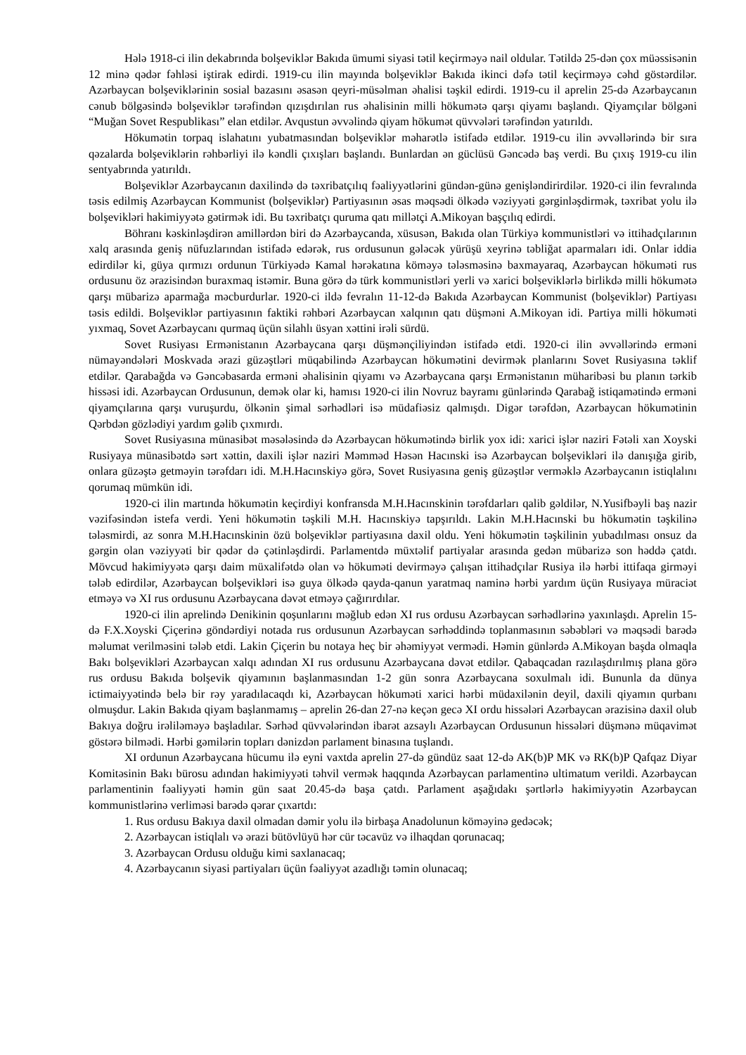Hələ 1918-ci ilin dekabrında bolşeviklər Bakıda ümumi siyasi tətil keçirməyə nail oldular. Tətildə 25-dən çox müəssisənin 12 minə qədər fəhləsi iştirak edirdi. 1919-cu ilin mayında bolşeviklər Bakıda ikinci dəfə tətil keçirməyə cəhd göstərdilər. Azərbaycan bolşeviklərinin sosial bazasını əsasən qeyri-müsəlman əhalisi təşkil edirdi. 1919-cu il aprelin 25-də Azərbaycanın cənub bölgəsində bolşeviklər tərəfindən qızışdırılan rus əhalisinin milli hökumətə qarşı qiyamı başlandı. Qiyamçılar bölgəni “Muğan Sovet Respublikası” elan etdilər. Avqustun əvvəlində qiyam hökumət qüvvələri tərəfindən yatırıldı.
Hökumətin torpaq islahatını yubatmasından bolşeviklər məharətlə istifadə etdilər. 1919-cu ilin əvvəllərində bir sıra qəzalarda bolşeviklərin rəhbərliyi ilə kəndli çıxışları başlandı. Bunlardan ən güclüsü Gəncədə baş verdi. Bu çıxış 1919-cu ilin sentyabrında yatırıldı.
Bolşeviklər Azərbaycanın daxilində də təxribatçılıq fəaliyyətlərini gündən-günə genişləndirirdilər. 1920-ci ilin fevralında təsis edilmiş Azərbaycan Kommunist (bolşeviklər) Partiyasının əsas məqsədi ölkədə vəziyyəti gərginləşdirmək, təxribat yolu ilə bolşevikləri hakimiyyətə gətirmək idi. Bu təxribatçı quruma qatı millətçi A.Mikoyan başçılıq edirdi.
Böhranı kəskinləşdirən amillərdən biri də Azərbaycanda, xüsusən, Bakıda olan Türkiyə kommunistləri və ittihadçılarının xalq arasında geniş nüfuzlarından istifadə edərək, rus ordusunun gələcək yürüşü xeyrinə təbliğat aparmaları idi. Onlar iddia edirdilər ki, güya qırmızı ordunun Türkiyədə Kamal hərəkatına köməyə tələsməsinə baxmayaraq, Azərbaycan hökuməti rus ordusunu öz ərazisindən buraxmaq istəmir. Buna görə də türk kommunistləri yerli və xarici bolşeviklərlə birlikdə milli hökumətə qarşı mübarizə aparmağa məcburdurlar. 1920-ci ildə fevralın 11-12-də Bakıda Azərbaycan Kommunist (bolşeviklər) Partiyası təsis edildi. Bolşeviklər partiyasının faktiki rəhbəri Azərbaycan xalqının qatı düşməni A.Mikoyan idi. Partiya milli hökuməti yıxmaq, Sovet Azərbaycanı qurmaq üçün silahlı üsyan xəttini irəli sürdü.
Sovet Rusiyası Ermənistanın Azərbaycana qarşı düşmənçiliyindən istifadə etdi. 1920-ci ilin əvvəllərində erməni nümayəndələri Moskvada ərazi güzəştləri müqabilində Azərbaycan hökumətini devirmək planlarını Sovet Rusiyasına təklif etdilər. Qarabağda və Gəncəbasarda erməni əhalisinin qiyamı və Azərbaycana qarşı Ermənistanın müharibəsi bu planın tərkib hissəsi idi. Azərbaycan Ordusunun, demək olar ki, hamısı 1920-ci ilin Novruz bayramı günlərində Qarabağ istiqamətində erməni qiyamçılarına qarşı vuruşurdu, ölkənin şimal sərhədləri isə müdafiəsiz qalmışdı. Digər tərəfdən, Azərbaycan hökumətinin Qərbdən gözlədiyi yardım gəlib çıxmırdı.
Sovet Rusiyasına münasibət məsələsində də Azərbaycan hökumətində birlik yox idi: xarici işlər naziri Fətəli xan Xoyski Rusiyaya münasibətdə sərt xəttin, daxili işlər naziri Məmməd Həsən Hacınski isə Azərbaycan bolşevikləri ilə danışığa girib, onlara güzəştə getməyin tərəfdarı idi. M.H.Hacınskiyə görə, Sovet Rusiyasına geniş güzəştlər verməklə Azərbaycanın istiqlalını qorumaq mümkün idi.
1920-ci ilin martında hökumətin keçirdiyi konfransda M.H.Hacınskinin tərəfdarları qalib gəldilər, N.Yusifbəyli baş nazir vəzifəsindən istefa verdi. Yeni hökumətin təşkili M.H. Hacınskiyə tapşırıldı. Lakin M.H.Hacınski bu hökumətin təşkilinə tələsmirdi, az sonra M.H.Hacınskinin özü bolşeviklər partiyasına daxil oldu. Yeni hökumətin təşkilinin yubadılması onsuz da gərgin olan vəziyyəti bir qədər də çətinləşdirdi. Parlamentdə müxtəlif partiyalar arasında gedən mübarizə son həddə çatdı. Mövcud hakimiyyətə qarşı daim müxalifətdə olan və hökuməti devirməyə çalışan ittihadçılar Rusiya ilə hərbi ittifaqa girməyi tələb edirdilər, Azərbaycan bolşevikləri isə guya ölkədə qayda-qanun yaratmaq naminə hərbi yardım üçün Rusiyaya müraciət etməyə və XI rus ordusunu Azərbaycana dəvət etməyə çağırırdılar.
1920-ci ilin aprelində Denikinin qoşunlarını məğlub edən XI rus ordusu Azərbaycan sərhədlərinə yaxınlaşdı. Aprelin 15-də F.X.Xoyski Çiçerinə göndərdiyi notada rus ordusunun Azərbaycan sərhəddində toplanmasının səbəbləri və məqsədi barədə məlumat verilməsini tələb etdi. Lakin Çiçerin bu notaya heç bir əhəmiyyət vermədi. Həmin günlərdə A.Mikoyan başda olmaqla Bakı bolşevikləri Azərbaycan xalqı adından XI rus ordusunu Azərbaycana dəvət etdilər. Qabaqcadan razılaşdırılmış plana görə rus ordusu Bakıda bolşevik qiyamının başlanmasından 1-2 gün sonra Azərbaycana soxulmalı idi. Bununla da dünya ictimaiyyətində belə bir rəy yaradılacaqdı ki, Azərbaycan hökuməti xarici hərbi müdaxilənin deyil, daxili qiyamın qurbanı olmuşdur. Lakin Bakıda qiyam başlanmamış – aprelin 26-dan 27-nə keçən gecə XI ordu hissələri Azərbaycan ərazisinə daxil olub Bakıya doğru irəliləməyə başladılar. Sərhəd qüvvələrindən ibarət azsaylı Azərbaycan Ordusunun hissələri düşmənə müqavimət göstərə bilmədi. Hərbi gəmilərin topları dənizdən parlament binasına tuşlandı.
XI ordunun Azərbaycana hücumu ilə eyni vaxtda aprelin 27-də gündüz saat 12-də AK(b)P MK və RK(b)P Qafqaz Diyar Komitəsinin Bakı bürosu adından hakimiyyəti təhvil vermək haqqında Azərbaycan parlamentinə ultimatum verildi. Azərbaycan parlamentinin fəaliyyəti həmin gün saat 20.45-də başa çatdı. Parlament aşağıdakı şərtlərlə hakimiyyətin Azərbaycan kommunistlərinə verliməsi barədə qərar çıxartdı:
1. Rus ordusu Bakıya daxil olmadan dəmir yolu ilə birbaşa Anadolunun köməyinə gedəcək;
2. Azərbaycan istiqlalı və ərazi bütövlüyü hər cür təcavüz və ilhaqdan qorunacaq;
3. Azərbaycan Ordusu olduğu kimi saxlanacaq;
4. Azərbaycanın siyasi partiyaları üçün fəaliyyət azadlığı təmin olunacaq;